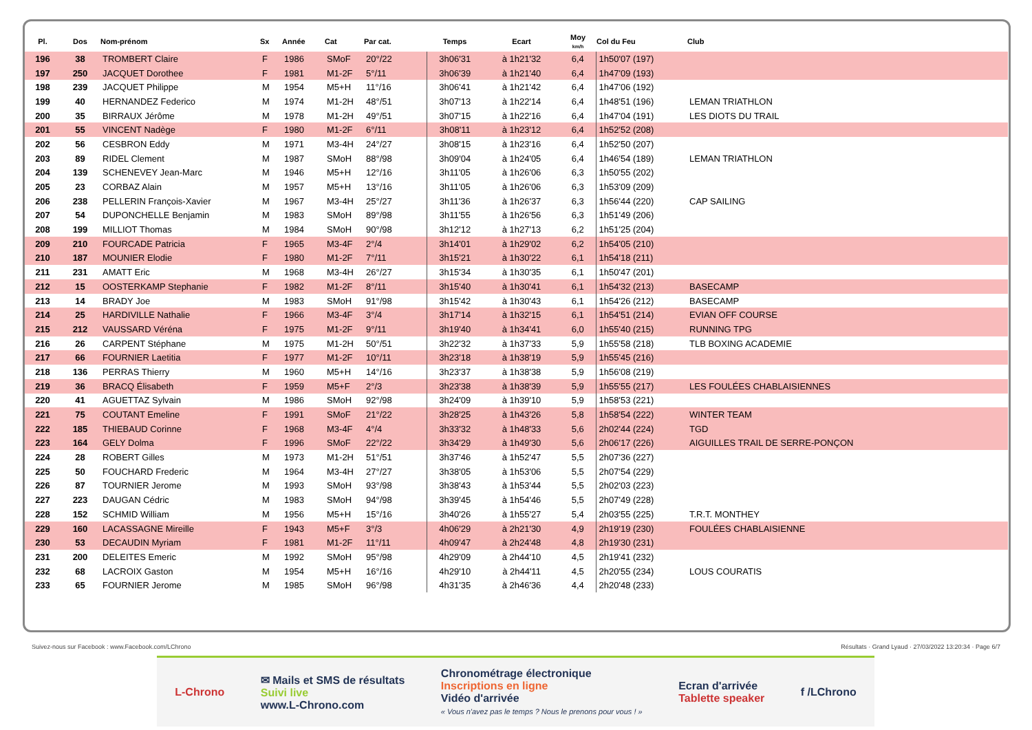| Pl. | Dos | Nom-prénom | Sx | Année | Cat | Par cat. | Temps | Ecart | Moy km/h | Col du Feu | Club |
| --- | --- | --- | --- | --- | --- | --- | --- | --- | --- | --- | --- |
| 196 | 38 | TROMBERT Claire | F | 1986 | SMoF | 20°/22 | 3h06'31 | à 1h21'32 | 6,4 | 1h50'07 (197) | |
| 197 | 250 | JACQUET Dorothee | F | 1981 | M1-2F | 5°/11 | 3h06'39 | à 1h21'40 | 6,4 | 1h47'09 (193) | |
| 198 | 239 | JACQUET Philippe | M | 1954 | M5+H | 11°/16 | 3h06'41 | à 1h21'42 | 6,4 | 1h47'06 (192) | |
| 199 | 40 | HERNANDEZ Federico | M | 1974 | M1-2H | 48°/51 | 3h07'13 | à 1h22'14 | 6,4 | 1h48'51 (196) | LEMAN TRIATHLON |
| 200 | 35 | BIRRAUX Jérôme | M | 1978 | M1-2H | 49°/51 | 3h07'15 | à 1h22'16 | 6,4 | 1h47'04 (191) | LES DIOTS DU TRAIL |
| 201 | 55 | VINCENT Nadège | F | 1980 | M1-2F | 6°/11 | 3h08'11 | à 1h23'12 | 6,4 | 1h52'52 (208) | |
| 202 | 56 | CESBRON Eddy | M | 1971 | M3-4H | 24°/27 | 3h08'15 | à 1h23'16 | 6,4 | 1h52'50 (207) | |
| 203 | 89 | RIDEL Clement | M | 1987 | SMoH | 88°/98 | 3h09'04 | à 1h24'05 | 6,4 | 1h46'54 (189) | LEMAN TRIATHLON |
| 204 | 139 | SCHENEVEY Jean-Marc | M | 1946 | M5+H | 12°/16 | 3h11'05 | à 1h26'06 | 6,3 | 1h50'55 (202) | |
| 205 | 23 | CORBAZ Alain | M | 1957 | M5+H | 13°/16 | 3h11'05 | à 1h26'06 | 6,3 | 1h53'09 (209) | |
| 206 | 238 | PELLERIN François-Xavier | M | 1967 | M3-4H | 25°/27 | 3h11'36 | à 1h26'37 | 6,3 | 1h56'44 (220) | CAP SAILING |
| 207 | 54 | DUPONCHELLE Benjamin | M | 1983 | SMoH | 89°/98 | 3h11'55 | à 1h26'56 | 6,3 | 1h51'49 (206) | |
| 208 | 199 | MILLIOT Thomas | M | 1984 | SMoH | 90°/98 | 3h12'12 | à 1h27'13 | 6,2 | 1h51'25 (204) | |
| 209 | 210 | FOURCADE Patricia | F | 1965 | M3-4F | 2°/4 | 3h14'01 | à 1h29'02 | 6,2 | 1h54'05 (210) | |
| 210 | 187 | MOUNIER Elodie | F | 1980 | M1-2F | 7°/11 | 3h15'21 | à 1h30'22 | 6,1 | 1h54'18 (211) | |
| 211 | 231 | AMATT Eric | M | 1968 | M3-4H | 26°/27 | 3h15'34 | à 1h30'35 | 6,1 | 1h50'47 (201) | |
| 212 | 15 | OOSTERKAMP Stephanie | F | 1982 | M1-2F | 8°/11 | 3h15'40 | à 1h30'41 | 6,1 | 1h54'32 (213) | BASECAMP |
| 213 | 14 | BRADY Joe | M | 1983 | SMoH | 91°/98 | 3h15'42 | à 1h30'43 | 6,1 | 1h54'26 (212) | BASECAMP |
| 214 | 25 | HARDIVILLE Nathalie | F | 1966 | M3-4F | 3°/4 | 3h17'14 | à 1h32'15 | 6,1 | 1h54'51 (214) | EVIAN OFF COURSE |
| 215 | 212 | VAUSSARD Véréna | F | 1975 | M1-2F | 9°/11 | 3h19'40 | à 1h34'41 | 6,0 | 1h55'40 (215) | RUNNING TPG |
| 216 | 26 | CARPENT Stéphane | M | 1975 | M1-2H | 50°/51 | 3h22'32 | à 1h37'33 | 5,9 | 1h55'58 (218) | TLB BOXING ACADEMIE |
| 217 | 66 | FOURNIER Laetitia | F | 1977 | M1-2F | 10°/11 | 3h23'18 | à 1h38'19 | 5,9 | 1h55'45 (216) | |
| 218 | 136 | PERRAS Thierry | M | 1960 | M5+H | 14°/16 | 3h23'37 | à 1h38'38 | 5,9 | 1h56'08 (219) | |
| 219 | 36 | BRACQ Élisabeth | F | 1959 | M5+F | 2°/3 | 3h23'38 | à 1h38'39 | 5,9 | 1h55'55 (217) | LES FOULÉES CHABLAISIENNES |
| 220 | 41 | AGUETTAZ Sylvain | M | 1986 | SMoH | 92°/98 | 3h24'09 | à 1h39'10 | 5,9 | 1h58'53 (221) | |
| 221 | 75 | COUTANT Emeline | F | 1991 | SMoF | 21°/22 | 3h28'25 | à 1h43'26 | 5,8 | 1h58'54 (222) | WINTER TEAM |
| 222 | 185 | THIEBAUD Corinne | F | 1968 | M3-4F | 4°/4 | 3h33'32 | à 1h48'33 | 5,6 | 2h02'44 (224) | TGD |
| 223 | 164 | GELY Dolma | F | 1996 | SMoF | 22°/22 | 3h34'29 | à 1h49'30 | 5,6 | 2h06'17 (226) | AIGUILLES TRAIL DE SERRE-PONÇON |
| 224 | 28 | ROBERT Gilles | M | 1973 | M1-2H | 51°/51 | 3h37'46 | à 1h52'47 | 5,5 | 2h07'36 (227) | |
| 225 | 50 | FOUCHARD Frederic | M | 1964 | M3-4H | 27°/27 | 3h38'05 | à 1h53'06 | 5,5 | 2h07'54 (229) | |
| 226 | 87 | TOURNIER Jerome | M | 1993 | SMoH | 93°/98 | 3h38'43 | à 1h53'44 | 5,5 | 2h02'03 (223) | |
| 227 | 223 | DAUGAN Cédric | M | 1983 | SMoH | 94°/98 | 3h39'45 | à 1h54'46 | 5,5 | 2h07'49 (228) | |
| 228 | 152 | SCHMID William | M | 1956 | M5+H | 15°/16 | 3h40'26 | à 1h55'27 | 5,4 | 2h03'55 (225) | T.R.T. MONTHEY |
| 229 | 160 | LACASSAGNE Mireille | F | 1943 | M5+F | 3°/3 | 4h06'29 | à 2h21'30 | 4,9 | 2h19'19 (230) | FOULÉES CHABLAISIENNE |
| 230 | 53 | DECAUDIN Myriam | F | 1981 | M1-2F | 11°/11 | 4h09'47 | à 2h24'48 | 4,8 | 2h19'30 (231) | |
| 231 | 200 | DELEITES Emeric | M | 1992 | SMoH | 95°/98 | 4h29'09 | à 2h44'10 | 4,5 | 2h19'41 (232) | |
| 232 | 68 | LACROIX Gaston | M | 1954 | M5+H | 16°/16 | 4h29'10 | à 2h44'11 | 4,5 | 2h20'55 (234) | LOUS COURATIS |
| 233 | 65 | FOURNIER Jerome | M | 1985 | SMoH | 96°/98 | 4h31'35 | à 2h46'36 | 4,4 | 2h20'48 (233) | |
Suivez-nous sur Facebook : www.Facebook.com/LChrono Résultats · Grand Lyaud · 27/03/2022 13:20:34 · Page 6/7
L-Chrono
✉ Mails et SMS de résultats
Suivi live
www.L-Chrono.com
Chronométrage électronique
Inscriptions en ligne
Vidéo d'arrivée
« Vous n'avez pas le temps ? Nous le prenons pour vous ! »
Ecran d'arrivée
Tablette speaker
f /LChrono